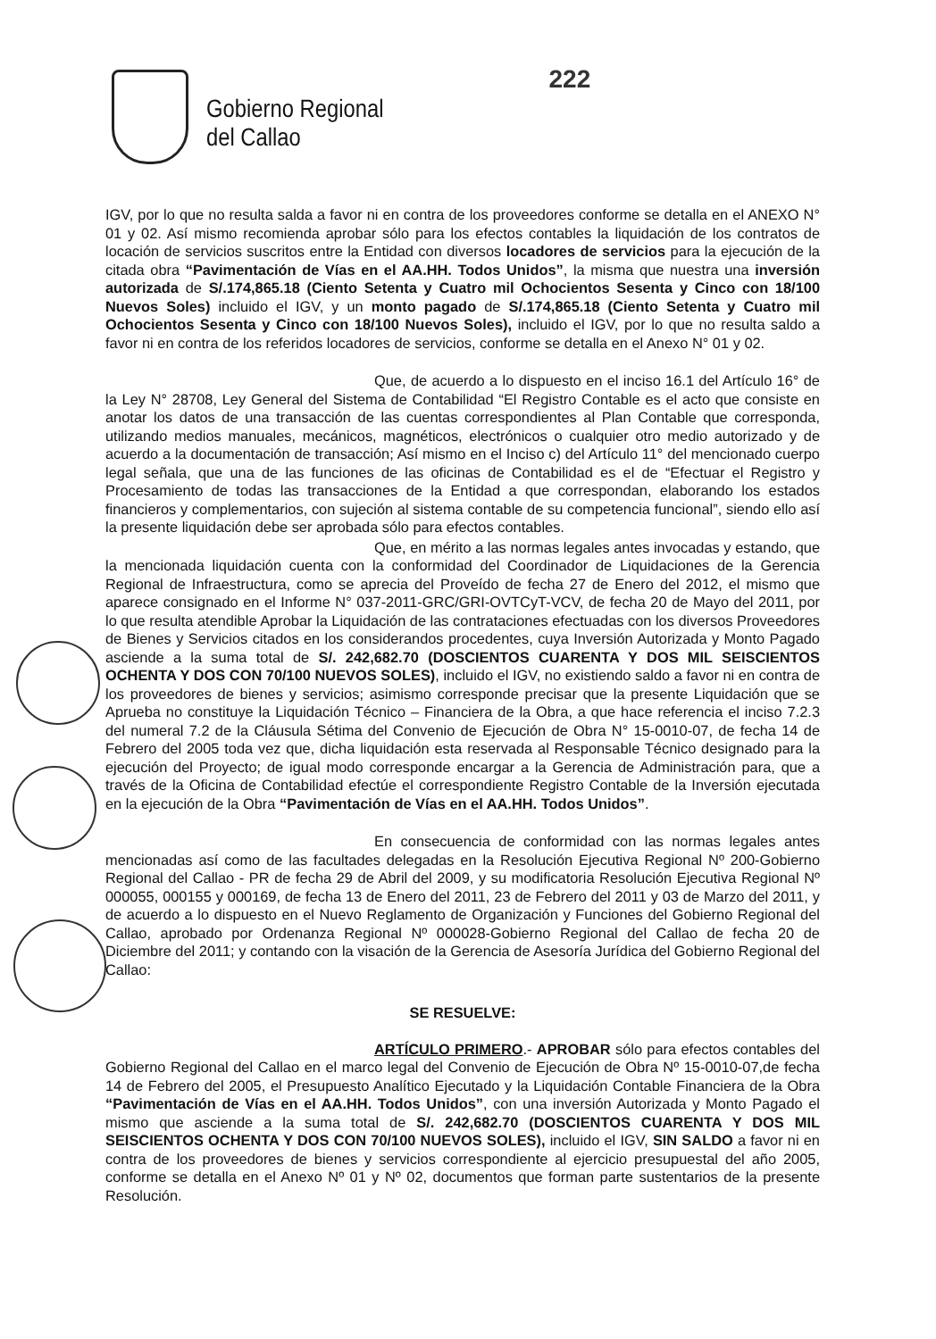Gobierno Regional
del Callao
222
IGV, por lo que no resulta salda a favor ni en contra de los proveedores conforme se detalla en el ANEXO N° 01 y 02. Así mismo recomienda aprobar sólo para los efectos contables la liquidación de los contratos de locación de servicios suscritos entre la Entidad con diversos locadores de servicios para la ejecución de la citada obra “Pavimentación de Vías en el AA.HH. Todos Unidos”, la misma que nuestra una inversión autorizada de S/.174,865.18 (Ciento Setenta y Cuatro mil Ochocientos Sesenta y Cinco con 18/100 Nuevos Soles) incluido el IGV, y un monto pagado de S/.174,865.18 (Ciento Setenta y Cuatro mil Ochocientos Sesenta y Cinco con 18/100 Nuevos Soles), incluido el IGV, por lo que no resulta saldo a favor ni en contra de los referidos locadores de servicios, conforme se detalla en el Anexo N° 01 y 02.
Que, de acuerdo a lo dispuesto en el inciso 16.1 del Artículo 16° de la Ley N° 28708, Ley General del Sistema de Contabilidad “El Registro Contable es el acto que consiste en anotar los datos de una transacción de las cuentas correspondientes al Plan Contable que corresponda, utilizando medios manuales, mecánicos, magnéticos, electrónicos o cualquier otro medio autorizado y de acuerdo a la documentación de transacción; Así mismo en el Inciso c) del Artículo 11° del mencionado cuerpo legal señala, que una de las funciones de las oficinas de Contabilidad es el de “Efectuar el Registro y Procesamiento de todas las transacciones de la Entidad a que correspondan, elaborando los estados financieros y complementarios, con sujeción al sistema contable de su competencia funcional”, siendo ello así la presente liquidación debe ser aprobada sólo para efectos contables.
Que, en mérito a las normas legales antes invocadas y estando, que la mencionada liquidación cuenta con la conformidad del Coordinador de Liquidaciones de la Gerencia Regional de Infraestructura, como se aprecia del Proveído de fecha 27 de Enero del 2012, el mismo que aparece consignado en el Informe N° 037-2011-GRC/GRI-OVTCyT-VCV, de fecha 20 de Mayo del 2011, por lo que resulta atendible Aprobar la Liquidación de las contrataciones efectuadas con los diversos Proveedores de Bienes y Servicios citados en los considerandos procedentes, cuya Inversión Autorizada y Monto Pagado asciende a la suma total de S/. 242,682.70 (DOSCIENTOS CUARENTA Y DOS MIL SEISCIENTOS OCHENTA Y DOS CON 70/100 NUEVOS SOLES), incluido el IGV, no existiendo saldo a favor ni en contra de los proveedores de bienes y servicios; asimismo corresponde precisar que la presente Liquidación que se Aprueba no constituye la Liquidación Técnico – Financiera de la Obra, a que hace referencia el inciso 7.2.3 del numeral 7.2 de la Cláusula Sétima del Convenio de Ejecución de Obra N° 15-0010-07, de fecha 14 de Febrero del 2005 toda vez que, dicha liquidación esta reservada al Responsable Técnico designado para la ejecución del Proyecto; de igual modo corresponde encargar a la Gerencia de Administración para, que a través de la Oficina de Contabilidad efectúe el correspondiente Registro Contable de la Inversión ejecutada en la ejecución de la Obra “Pavimentación de Vías en el AA.HH. Todos Unidos”.
En consecuencia de conformidad con las normas legales antes mencionadas así como de las facultades delegadas en la Resolución Ejecutiva Regional Nº 200-Gobierno Regional del Callao - PR de fecha 29 de Abril del 2009, y su modificatoria Resolución Ejecutiva Regional Nº 000055, 000155 y 000169, de fecha 13 de Enero del 2011, 23 de Febrero del 2011 y 03 de Marzo del 2011, y de acuerdo a lo dispuesto en el Nuevo Reglamento de Organización y Funciones del Gobierno Regional del Callao, aprobado por Ordenanza Regional Nº 000028-Gobierno Regional del Callao de fecha 20 de Diciembre del 2011; y contando con la visación de la Gerencia de Asesoría Jurídica del Gobierno Regional del Callao:
SE RESUELVE:
ARTÍCULO PRIMERO.- APROBAR sólo para efectos contables del Gobierno Regional del Callao en el marco legal del Convenio de Ejecución de Obra Nº 15-0010-07,de fecha 14 de Febrero del 2005, el Presupuesto Analítico Ejecutado y la Liquidación Contable Financiera de la Obra “Pavimentación de Vías en el AA.HH. Todos Unidos”, con una inversión Autorizada y Monto Pagado el mismo que asciende a la suma total de S/. 242,682.70 (DOSCIENTOS CUARENTA Y DOS MIL SEISCIENTOS OCHENTA Y DOS CON 70/100 NUEVOS SOLES), incluido el IGV, SIN SALDO a favor ni en contra de los proveedores de bienes y servicios correspondiente al ejercicio presupuestal del año 2005, conforme se detalla en el Anexo Nº 01 y Nº 02, documentos que forman parte sustentarios de la presente Resolución.